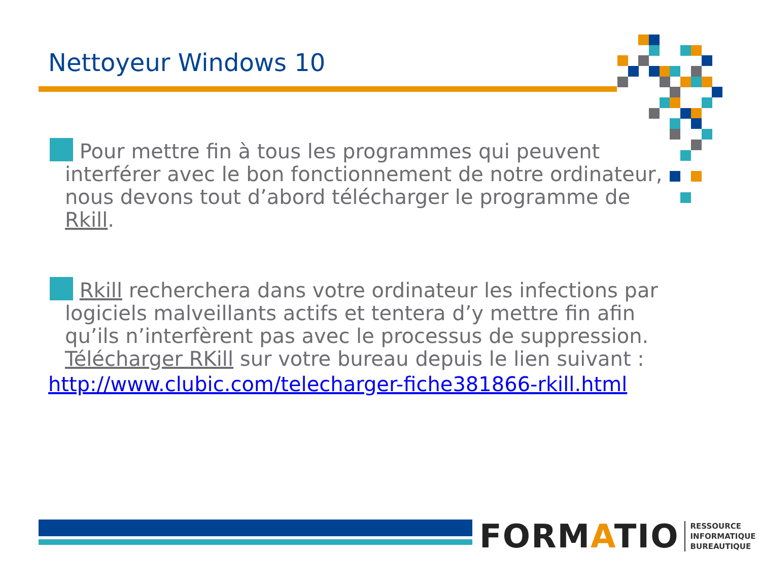Nettoyeur Windows 10
Pour mettre fin à tous les programmes qui peuvent interférer avec le bon fonctionnement de notre ordinateur, nous devons tout d’abord télécharger le programme de Rkill.
Rkill recherchera dans votre ordinateur les infections par logiciels malveillants actifs et tentera d’y mettre fin afin qu’ils n’interfèrent pas avec le processus de suppression. Télécharger RKill sur votre bureau depuis le lien suivant :
http://www.clubic.com/telecharger-fiche381866-rkill.html
FORMATIO RESSOURCE
INFORMATIQUE
BUREAUTIQUE